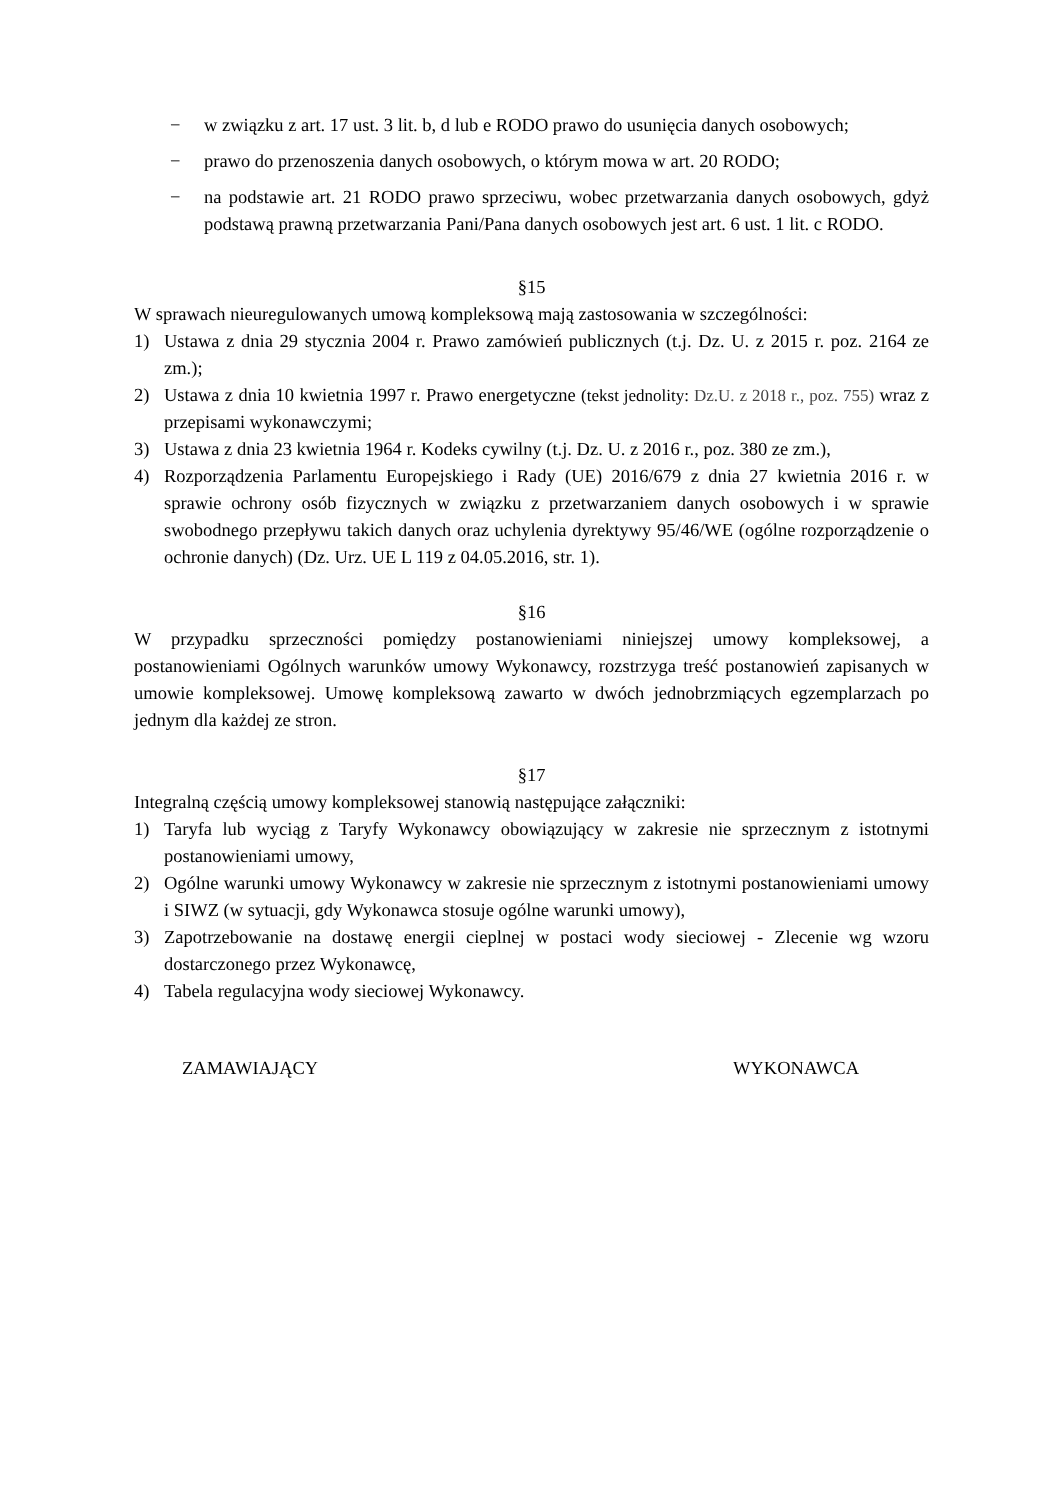− w związku z art. 17 ust. 3 lit. b, d lub e RODO prawo do usunięcia danych osobowych;
− prawo do przenoszenia danych osobowych, o którym mowa w art. 20 RODO;
− na podstawie art. 21 RODO prawo sprzeciwu, wobec przetwarzania danych osobowych, gdyż podstawą prawną przetwarzania Pani/Pana danych osobowych jest art. 6 ust. 1 lit. c RODO.
§15
W sprawach nieuregulowanych umową kompleksową mają zastosowania w szczególności:
1) Ustawa z dnia 29 stycznia 2004 r. Prawo zamówień publicznych (t.j. Dz. U. z 2015 r. poz. 2164 ze zm.);
2) Ustawa z dnia 10 kwietnia 1997 r. Prawo energetyczne (tekst jednolity: Dz.U. z 2018 r., poz. 755) wraz z przepisami wykonawczymi;
3) Ustawa z dnia 23 kwietnia 1964 r. Kodeks cywilny (t.j. Dz. U. z 2016 r., poz. 380 ze zm.),
4) Rozporządzenia Parlamentu Europejskiego i Rady (UE) 2016/679 z dnia 27 kwietnia 2016 r. w sprawie ochrony osób fizycznych w związku z przetwarzaniem danych osobowych i w sprawie swobodnego przepływu takich danych oraz uchylenia dyrektywy 95/46/WE (ogólne rozporządzenie o ochronie danych) (Dz. Urz. UE L 119 z 04.05.2016, str. 1).
§16
W przypadku sprzeczności pomiędzy postanowieniami niniejszej umowy kompleksowej, a postanowieniami Ogólnych warunków umowy Wykonawcy, rozstrzyga treść postanowień zapisanych w umowie kompleksowej. Umowę kompleksową zawarto w dwóch jednobrzmiących egzemplarzach po jednym dla każdej ze stron.
§17
Integralną częścią umowy kompleksowej stanowią następujące załączniki:
1) Taryfa lub wyciąg z Taryfy Wykonawcy obowiązujący w zakresie nie sprzecznym z istotnymi postanowieniami umowy,
2) Ogólne warunki umowy Wykonawcy w zakresie nie sprzecznym z istotnymi postanowieniami umowy i SIWZ (w sytuacji, gdy Wykonawca stosuje ogólne warunki umowy),
3) Zapotrzebowanie na dostawę energii cieplnej w postaci wody sieciowej - Zlecenie wg wzoru dostarczonego przez Wykonawcę,
4) Tabela regulacyjna wody sieciowej Wykonawcy.
ZAMAWIAJĄCY WYKONAWCA